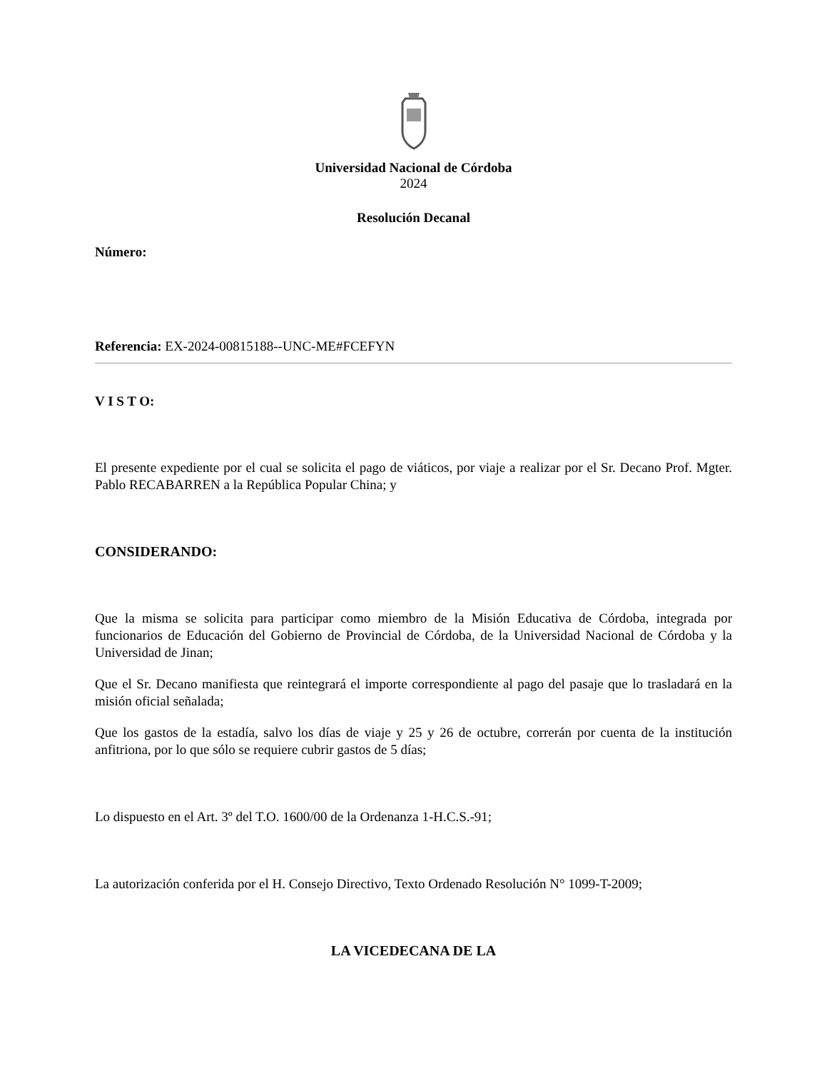Universidad Nacional de Córdoba
2024
Resolución Decanal
Número:
Referencia: EX-2024-00815188--UNC-ME#FCEFYN
V I S T O:
El presente expediente por el cual se solicita el pago de viáticos, por viaje a realizar por el Sr. Decano Prof. Mgter. Pablo RECABARREN a la República Popular China; y
CONSIDERANDO:
Que la misma se solicita para participar como miembro de la Misión Educativa de Córdoba, integrada por funcionarios de Educación del Gobierno de Provincial de Córdoba, de la Universidad Nacional de Córdoba y la Universidad de Jinan;
Que el Sr. Decano manifiesta que reintegrará el importe correspondiente al pago del pasaje que lo trasladará en la misión oficial señalada;
Que los gastos de la estadía, salvo los días de viaje y 25 y 26 de octubre, correrán por cuenta de la institución anfitriona, por lo que sólo se requiere cubrir gastos de 5 días;
Lo dispuesto en el Art. 3º del T.O. 1600/00 de la Ordenanza 1-H.C.S.-91;
La autorización conferida por el H. Consejo Directivo, Texto Ordenado Resolución N° 1099-T-2009;
LA VICEDECANA DE LA